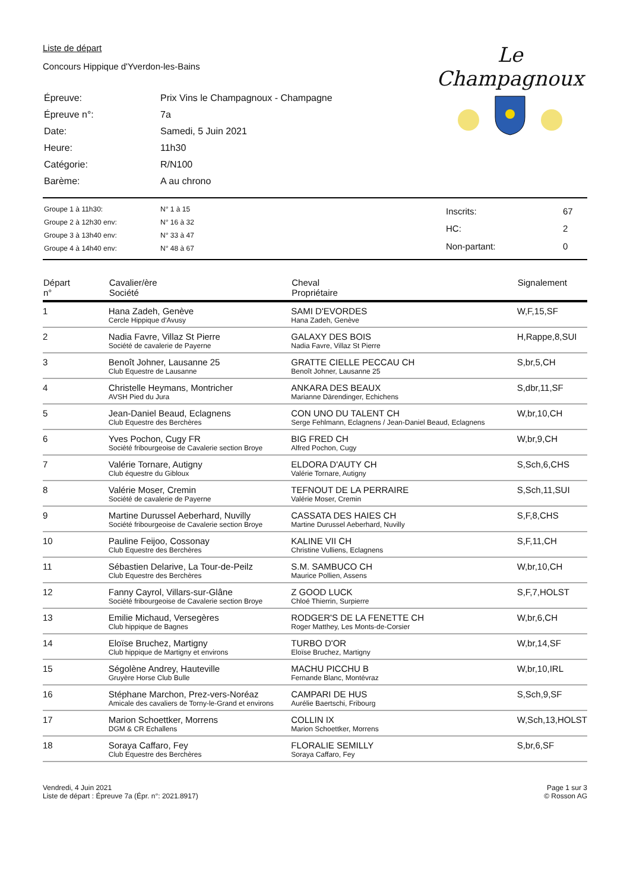Liste de départ
Concours Hippique d'Yverdon-les-Bains
| Épreuve: | Prix Vins le Champagnoux - Champagne |
| Épreuve n°: | 7a |
| Date: | Samedi, 5 Juin 2021 |
| Heure: | 11h30 |
| Catégorie: | R/N100 |
| Barème: | A au chrono |
Le Champagnoux
| Groupe 1 à 11h30: | N° 1 à 15 |
| Groupe 2 à 12h30 env: | N° 16 à 32 |
| Groupe 3 à 13h40 env: | N° 33 à 47 |
| Groupe 4 à 14h40 env: | N° 48 à 67 |
| Inscrits: | 67 |
| HC: | 2 |
| Non-partant: | 0 |
| Départ n° | Cavalier/ère Société | Cheval Propriétaire | Signalement |
| --- | --- | --- | --- |
| 1 | Hana Zadeh, Genève Cercle Hippique d'Avusy | SAMI D'EVORDES Hana Zadeh, Genève | W,F,15,SF |
| 2 | Nadia Favre, Villaz St Pierre Société de cavalerie de Payerne | GALAXY DES BOIS Nadia Favre, Villaz St Pierre | H,Rappe,8,SUI |
| 3 | Benoît Johner, Lausanne 25 Club Equestre de Lausanne | GRATTE CIELLE PECCAU CH Benoît Johner, Lausanne 25 | S,br,5,CH |
| 4 | Christelle Heymans, Montricher AVSH Pied du Jura | ANKARA DES BEAUX Marianne Därendinger, Echichens | S,dbr,11,SF |
| 5 | Jean-Daniel Beaud, Eclagnens Club Equestre des Berchères | CON UNO DU TALENT CH Serge Fehlmann, Eclagnens / Jean-Daniel Beaud, Eclagnens | W,br,10,CH |
| 6 | Yves Pochon, Cugy FR Société fribourgeoise de Cavalerie section Broye | BIG FRED CH Alfred Pochon, Cugy | W,br,9,CH |
| 7 | Valérie Tornare, Autigny Club équestre du Gibloux | ELDORA D'AUTY CH Valérie Tornare, Autigny | S,Sch,6,CHS |
| 8 | Valérie Moser, Cremin Société de cavalerie de Payerne | TEFNOUT DE LA PERRAIRE Valérie Moser, Cremin | S,Sch,11,SUI |
| 9 | Martine Durussel Aeberhard, Nuvilly Société fribourgeoise de Cavalerie section Broye | CASSATA DES HAIES CH Martine Durussel Aeberhard, Nuvilly | S,F,8,CHS |
| 10 | Pauline Feijoo, Cossonay Club Equestre des Berchères | KALINE VII CH Christine Vulliens, Eclagnens | S,F,11,CH |
| 11 | Sébastien Delarive, La Tour-de-Peilz Club Equestre des Berchères | S.M. SAMBUCO CH Maurice Pollien, Assens | W,br,10,CH |
| 12 | Fanny Cayrol, Villars-sur-Glâne Société fribourgeoise de Cavalerie section Broye | Z GOOD LUCK Chloé Thierrin, Surpierre | S,F,7,HOLST |
| 13 | Emilie Michaud, Versegères Club hippique de Bagnes | RODGER'S DE LA FENETTE CH Roger Matthey, Les Monts-de-Corsier | W,br,6,CH |
| 14 | Eloïse Bruchez, Martigny Club hippique de Martigny et environs | TURBO D'OR Eloïse Bruchez, Martigny | W,br,14,SF |
| 15 | Ségolène Andrey, Hauteville Gruyère Horse Club Bulle | MACHU PICCHU B Fernande Blanc, Montévraz | W,br,10,IRL |
| 16 | Stéphane Marchon, Prez-vers-Noréaz Amicale des cavaliers de Torny-le-Grand et environs | CAMPARI DE HUS Aurélie Baertschi, Fribourg | S,Sch,9,SF |
| 17 | Marion Schoettker, Morrens DGM & CR Echallens | COLLIN IX Marion Schoettker, Morrens | W,Sch,13,HOLST |
| 18 | Soraya Caffaro, Fey Club Equestre des Berchères | FLORALIE SEMILLY Soraya Caffaro, Fey | S,br,6,SF |
Vendredi, 4 Juin 2021
Liste de départ : Épreuve 7a (Épr. n°: 2021.8917)
Page 1 sur 3
© Rosson AG